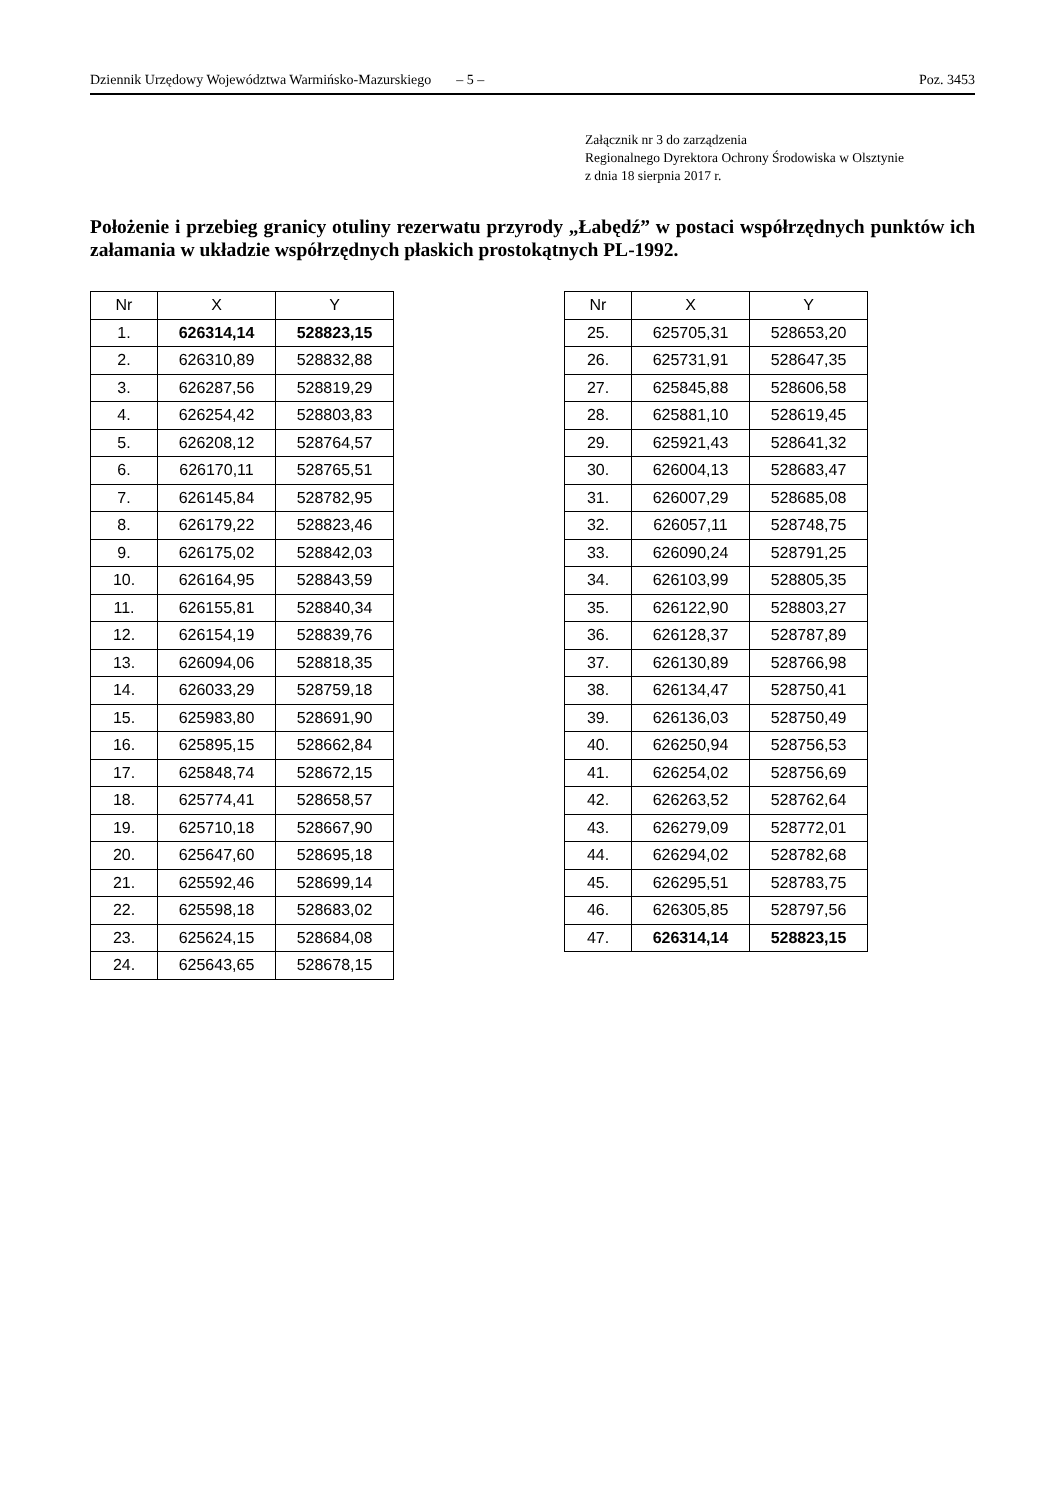Dziennik Urzędowy Województwa Warmińsko-Mazurskiego – 5 – Poz. 3453
Załącznik nr 3 do zarządzenia
Regionalnego Dyrektora Ochrony Środowiska w Olsztynie
z dnia 18 sierpnia 2017 r.
Położenie i przebieg granicy otuliny rezerwatu przyrody „Łabędź” w postaci współrzędnych punktów ich załamania w układzie współrzędnych płaskich prostokątnych PL-1992.
| Nr | X | Y |
| --- | --- | --- |
| 1. | 626314,14 | 528823,15 |
| 2. | 626310,89 | 528832,88 |
| 3. | 626287,56 | 528819,29 |
| 4. | 626254,42 | 528803,83 |
| 5. | 626208,12 | 528764,57 |
| 6. | 626170,11 | 528765,51 |
| 7. | 626145,84 | 528782,95 |
| 8. | 626179,22 | 528823,46 |
| 9. | 626175,02 | 528842,03 |
| 10. | 626164,95 | 528843,59 |
| 11. | 626155,81 | 528840,34 |
| 12. | 626154,19 | 528839,76 |
| 13. | 626094,06 | 528818,35 |
| 14. | 626033,29 | 528759,18 |
| 15. | 625983,80 | 528691,90 |
| 16. | 625895,15 | 528662,84 |
| 17. | 625848,74 | 528672,15 |
| 18. | 625774,41 | 528658,57 |
| 19. | 625710,18 | 528667,90 |
| 20. | 625647,60 | 528695,18 |
| 21. | 625592,46 | 528699,14 |
| 22. | 625598,18 | 528683,02 |
| 23. | 625624,15 | 528684,08 |
| 24. | 625643,65 | 528678,15 |
| Nr | X | Y |
| --- | --- | --- |
| 25. | 625705,31 | 528653,20 |
| 26. | 625731,91 | 528647,35 |
| 27. | 625845,88 | 528606,58 |
| 28. | 625881,10 | 528619,45 |
| 29. | 625921,43 | 528641,32 |
| 30. | 626004,13 | 528683,47 |
| 31. | 626007,29 | 528685,08 |
| 32. | 626057,11 | 528748,75 |
| 33. | 626090,24 | 528791,25 |
| 34. | 626103,99 | 528805,35 |
| 35. | 626122,90 | 528803,27 |
| 36. | 626128,37 | 528787,89 |
| 37. | 626130,89 | 528766,98 |
| 38. | 626134,47 | 528750,41 |
| 39. | 626136,03 | 528750,49 |
| 40. | 626250,94 | 528756,53 |
| 41. | 626254,02 | 528756,69 |
| 42. | 626263,52 | 528762,64 |
| 43. | 626279,09 | 528772,01 |
| 44. | 626294,02 | 528782,68 |
| 45. | 626295,51 | 528783,75 |
| 46. | 626305,85 | 528797,56 |
| 47. | 626314,14 | 528823,15 |